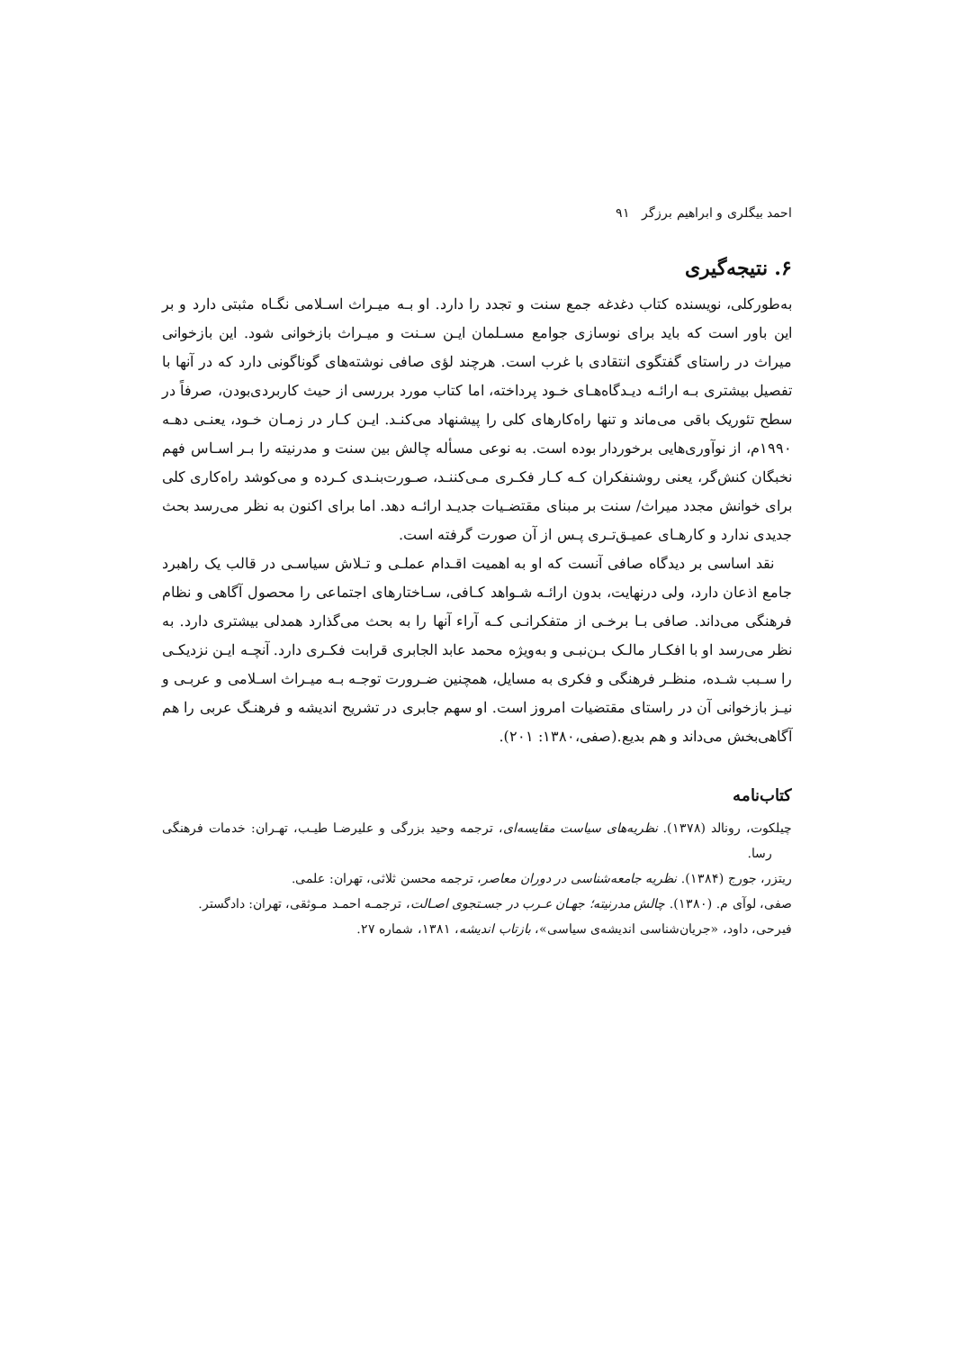احمد بیگلری و ابراهیم برزگر ۹۱
۶. نتیجه‌گیری
به‌طورکلی، نویسنده کتاب دغدغه جمع سنت و تجدد را دارد. او بـه میـراث اسـلامی نگـاه مثبتی دارد و بر این باور است که باید برای نوسازی جوامع مسـلمان ایـن سـنت و میـراث بازخوانی شود. این بازخوانی میراث در راستای گفتگوی انتقادی با غرب است. هرچند لؤی صافی نوشته‌های گوناگونی دارد که در آنها با تفصیل بیشتری بـه ارائـه دیـدگاه‌هـای خـود پرداخته، اما کتاب مورد بررسی از حیث کاربردی‌بودن، صرفاً در سطح تئوریک باقی می‌ماند و تنها راه‌کارهای کلی را پیشنهاد می‌کنـد. ایـن کـار در زمـان خـود، یعنـی دهـه ۱۹۹۰م، از نوآوری‌هایی برخوردار بوده است. به نوعی مسأله چالش بین سنت و مدرنیته را بـر اسـاس فهم نخبگان کنش‌گر، یعنی روشنفکران کـه کـار فکـری مـی‌کننـد، صـورت‌بنـدی کـرده و می‌کوشد راه‌کاری کلی برای خوانش مجدد میراث/ سنت بر مبنای مقتضـیات جدیـد ارائـه دهد. اما برای اکنون به نظر می‌رسد بحث جدیدی ندارد و کارهـای عمیـق‌تـری پـس از آن صورت گرفته است.
نقد اساسی بر دیدگاه صافی آنست که او به اهمیت اقـدام عملـی و تـلاش سیاسـی در قالب یک راهبرد جامع اذعان دارد، ولی درنهایت، بدون ارائـه شـواهد کـافی، سـاختارهای اجتماعی را محصول آگاهی و نظام فرهنگی می‌داند. صافی بـا برخـی از متفکرانـی کـه آراء آنها را به بحث می‌گذارد همدلی بیشتری دارد. به نظر می‌رسد او با افکـار مالـک بـن‌نبـی و به‌ویژه محمد عابد الجابری قرابت فکـری دارد. آنچـه ایـن نزدیکـی را سـبب شـده، منظـر فرهنگی و فکری به مسایل، همچنین ضـرورت توجـه بـه میـراث اسـلامی و عربـی و نیـز بازخوانی آن در راستای مقتضیات امروز است. او سهم جابری در تشریح اندیشه و فرهنـگ عربی را هم آگاهی‌بخش می‌داند و هم بدیع.(صفی،۱۳۸۰: ۲۰۱).
کتاب‌نامه
چیلکوت، رونالد (۱۳۷۸). نظریه‌های سیاست مقایسه‌ای، ترجمه وحید بزرگی و علیرضـا طیـب، تهـران: خدمات فرهنگی رسا.
ریتزر، جورج (۱۳۸۴). نظریه جامعه‌شناسی در دوران معاصر، ترجمه محسن ثلاثی، تهران: علمی.
صفی، لوآی م. (۱۳۸۰). چالش مدرنیته؛ جهـان عـرب در جسـتجوی اصـالت، ترجمـه احمـد مـوثقی، تهران: دادگستر.
فیرحی، داود، «جریان‌شناسی اندیشه‌ی سیاسی»، بازتاب اندیشه، ۱۳۸۱، شماره ۲۷.